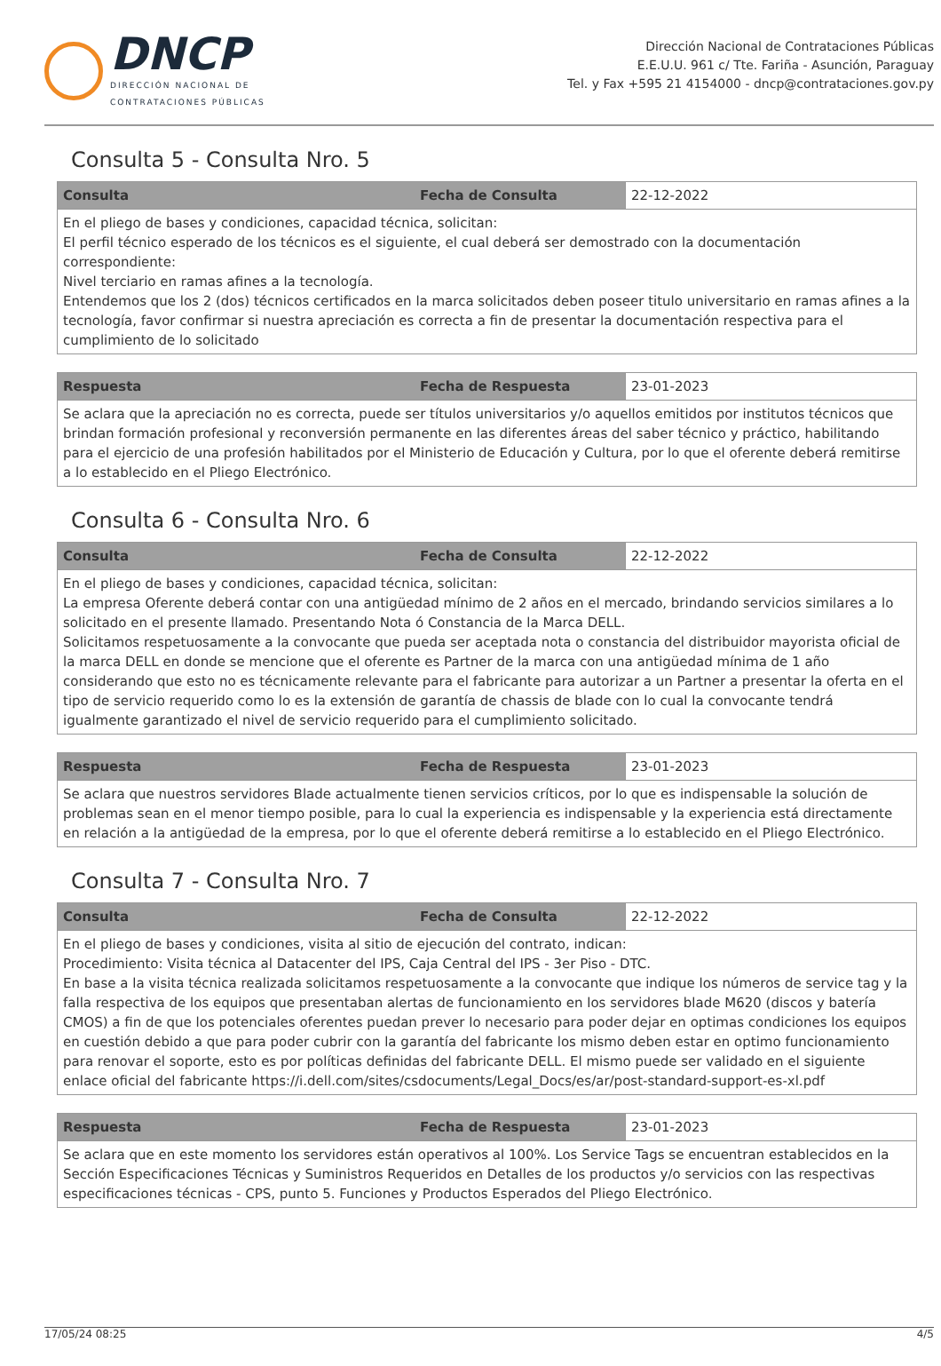DNCP
DIRECCIÓN NACIONAL DE
CONTRATACIONES PÚBLICAS
Dirección Nacional de Contrataciones Públicas
E.E.U.U. 961 c/ Tte. Fariña - Asunción, Paraguay
Tel. y Fax +595 21 4154000 - dncp@contrataciones.gov.py
Consulta 5 - Consulta Nro. 5
| Consulta | Fecha de Consulta | 22-12-2022 |
| En el pliego de bases y condiciones, capacidad técnica, solicitan: El perfil técnico esperado de los técnicos es el siguiente, el cual deberá ser demostrado con la documentación correspondiente: Nivel terciario en ramas afines a la tecnología. Entendemos que los 2 (dos) técnicos certificados en la marca solicitados deben poseer titulo universitario en ramas afines a la tecnología, favor confirmar si nuestra apreciación es correcta a fin de presentar la documentación respectiva para el cumplimiento de lo solicitado | | |
| Respuesta | Fecha de Respuesta | 23-01-2023 |
| Se aclara que la apreciación no es correcta, puede ser títulos universitarios y/o aquellos emitidos por institutos técnicos que brindan formación profesional y reconversión permanente en las diferentes áreas del saber técnico y práctico, habilitando para el ejercicio de una profesión habilitados por el Ministerio de Educación y Cultura, por lo que el oferente deberá remitirse a lo establecido en el Pliego Electrónico. | | |
Consulta 6 - Consulta Nro. 6
| Consulta | Fecha de Consulta | 22-12-2022 |
| En el pliego de bases y condiciones, capacidad técnica, solicitan: La empresa Oferente deberá contar con una antigüedad mínimo de 2 años en el mercado, brindando servicios similares a lo solicitado en el presente llamado. Presentando Nota ó Constancia de la Marca DELL. Solicitamos respetuosamente a la convocante que pueda ser aceptada nota o constancia del distribuidor mayorista oficial de la marca DELL en donde se mencione que el oferente es Partner de la marca con una antigüedad mínima de 1 año considerando que esto no es técnicamente relevante para el fabricante para autorizar a un Partner a presentar la oferta en el tipo de servicio requerido como lo es la extensión de garantía de chassis de blade con lo cual la convocante tendrá igualmente garantizado el nivel de servicio requerido para el cumplimiento solicitado. | | |
| Respuesta | Fecha de Respuesta | 23-01-2023 |
| Se aclara que nuestros servidores Blade actualmente tienen servicios críticos, por lo que es indispensable la solución de problemas sean en el menor tiempo posible, para lo cual la experiencia es indispensable y la experiencia está directamente en relación a la antigüedad de la empresa, por lo que el oferente deberá remitirse a lo establecido en el Pliego Electrónico. | | |
Consulta 7 - Consulta Nro. 7
| Consulta | Fecha de Consulta | 22-12-2022 |
| En el pliego de bases y condiciones, visita al sitio de ejecución del contrato, indican: Procedimiento: Visita técnica al Datacenter del IPS, Caja Central del IPS - 3er Piso - DTC. En base a la visita técnica realizada solicitamos respetuosamente a la convocante que indique los números de service tag y la falla respectiva de los equipos que presentaban alertas de funcionamiento en los servidores blade M620 (discos y batería CMOS) a fin de que los potenciales oferentes puedan prever lo necesario para poder dejar en optimas condiciones los equipos en cuestión debido a que para poder cubrir con la garantía del fabricante los mismo deben estar en optimo funcionamiento para renovar el soporte, esto es por políticas definidas del fabricante DELL. El mismo puede ser validado en el siguiente enlace oficial del fabricante https://i.dell.com/sites/csdocuments/Legal_Docs/es/ar/post-standard-support-es-xl.pdf | | |
| Respuesta | Fecha de Respuesta | 23-01-2023 |
| Se aclara que en este momento los servidores están operativos al 100%. Los Service Tags se encuentran establecidos en la Sección Especificaciones Técnicas y Suministros Requeridos en Detalles de los productos y/o servicios con las respectivas especificaciones técnicas - CPS, punto 5. Funciones y Productos Esperados del Pliego Electrónico. | | |
17/05/24 08:25 4/5